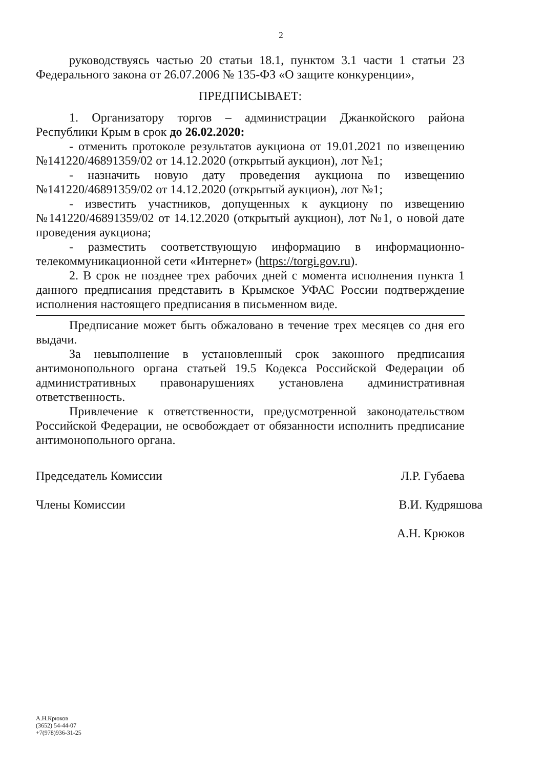2
руководствуясь частью 20 статьи 18.1, пунктом 3.1 части 1 статьи 23 Федерального закона от 26.07.2006 № 135-ФЗ «О защите конкуренции»,
ПРЕДПИСЫВАЕТ:
1. Организатору торгов – администрации Джанкойского района Республики Крым в срок до 26.02.2020:
- отменить протоколе результатов аукциона от 19.01.2021 по извещению №141220/46891359/02 от 14.12.2020 (открытый аукцион), лот №1;
- назначить новую дату проведения аукциона по извещению №141220/46891359/02 от 14.12.2020 (открытый аукцион), лот №1;
- известить участников, допущенных к аукциону по извещению №141220/46891359/02 от 14.12.2020 (открытый аукцион), лот №1, о новой дате проведения аукциона;
- разместить соответствующую информацию в информационно-телекоммуникационной сети «Интернет» (https://torgi.gov.ru).
2. В срок не позднее трех рабочих дней с момента исполнения пункта 1 данного предписания представить в Крымское УФАС России подтверждение исполнения настоящего предписания в письменном виде.
Предписание может быть обжаловано в течение трех месяцев со дня его выдачи.
За невыполнение в установленный срок законного предписания антимонопольного органа статьей 19.5 Кодекса Российской Федерации об административных правонарушениях установлена административная ответственность.
Привлечение к ответственности, предусмотренной законодательством Российской Федерации, не освобождает от обязанности исполнить предписание антимонопольного органа.
Председатель Комиссии Л.Р. Губаева
Члены Комиссии В.И. Кудряшова
А.Н. Крюков
А.Н.Крюков
(3652) 54-44-07
+7(978)936-31-25